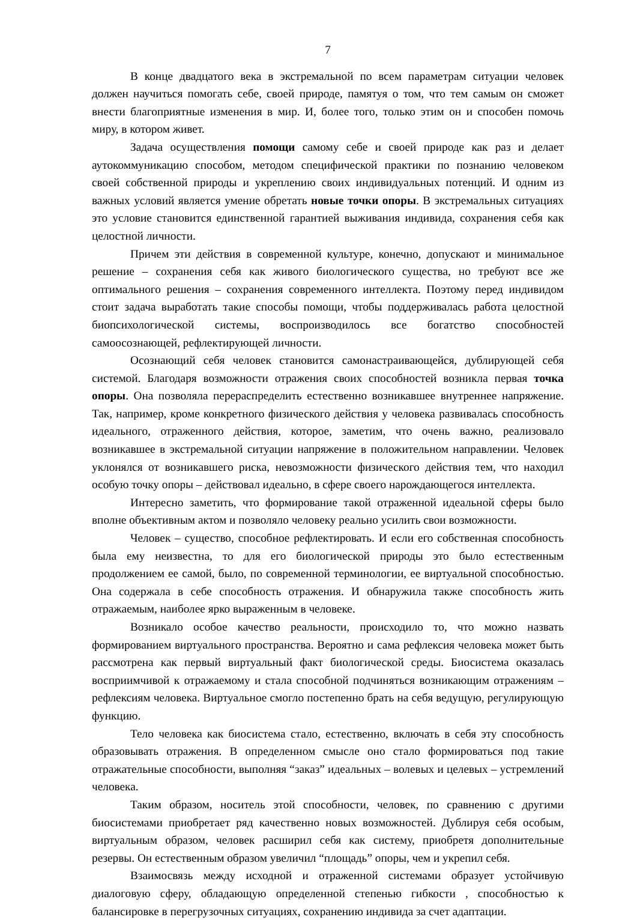7
В конце двадцатого века в экстремальной по всем параметрам ситуации человек должен научиться помогать себе, своей природе, памятуя о том, что тем самым он сможет внести благоприятные изменения в мир. И, более того, только этим он и способен помочь миру, в котором живет.
Задача осуществления помощи самому себе и своей природе как раз и делает аутокоммуникацию способом, методом специфической практики по познанию человеком своей собственной природы и укреплению своих индивидуальных потенций. И одним из важных условий является умение обретать новые точки опоры. В экстремальных ситуациях это условие становится единственной гарантией выживания индивида, сохранения себя как целостной личности.
Причем эти действия в современной культуре, конечно, допускают и минимальное решение – сохранения себя как живого биологического существа, но требуют все же оптимального решения – сохранения современного интеллекта. Поэтому перед индивидом стоит задача выработать такие способы помощи, чтобы поддерживалась работа целостной биопсихологической системы, воспроизводилось все богатство способностей самоосознающей, рефлектирующей личности.
Осознающий себя человек становится самонастраивающейся, дублирующей себя системой. Благодаря возможности отражения своих способностей возникла первая точка опоры. Она позволяла перераспределить естественно возникавшее внутреннее напряжение. Так, например, кроме конкретного физического действия у человека развивалась способность идеального, отраженного действия, которое, заметим, что очень важно, реализовало возникавшее в экстремальной ситуации напряжение в положительном направлении. Человек уклонялся от возникавшего риска, невозможности физического действия тем, что находил особую точку опоры – действовал идеально, в сфере своего нарождающегося интеллекта.
Интересно заметить, что формирование такой отраженной идеальной сферы было вполне объективным актом и позволяло человеку реально усилить свои возможности.
Человек – существо, способное рефлектировать. И если его собственная способность была ему неизвестна, то для его биологической природы это было естественным продолжением ее самой, было, по современной терминологии, ее виртуальной способностью. Она содержала в себе способность отражения. И обнаружила также способность жить отражаемым, наиболее ярко выраженным в человеке.
Возникало особое качество реальности, происходило то, что можно назвать формированием виртуального пространства. Вероятно и сама рефлексия человека может быть рассмотрена как первый виртуальный факт биологической среды. Биосистема оказалась восприимчивой к отражаемому и стала способной подчиняться возникающим отражениям – рефлексиям человека. Виртуальное смогло постепенно брать на себя ведущую, регулирующую функцию.
Тело человека как биосистема стало, естественно, включать в себя эту способность образовывать отражения. В определенном смысле оно стало формироваться под такие отражательные способности, выполняя “заказ” идеальных – волевых и целевых – устремлений человека.
Таким образом, носитель этой способности, человек, по сравнению с другими биосистемами приобретает ряд качественно новых возможностей. Дублируя себя особым, виртуальным образом, человек расширил себя как систему, приобретя дополнительные резервы. Он естественным образом увеличил “площадь” опоры, чем и укрепил себя.
Взаимосвязь между исходной и отраженной системами образует устойчивую диалоговую сферу, обладающую определенной степенью гибкости , способностью к балансировке в перегрузочных ситуациях, сохранению индивида за счет адаптации.